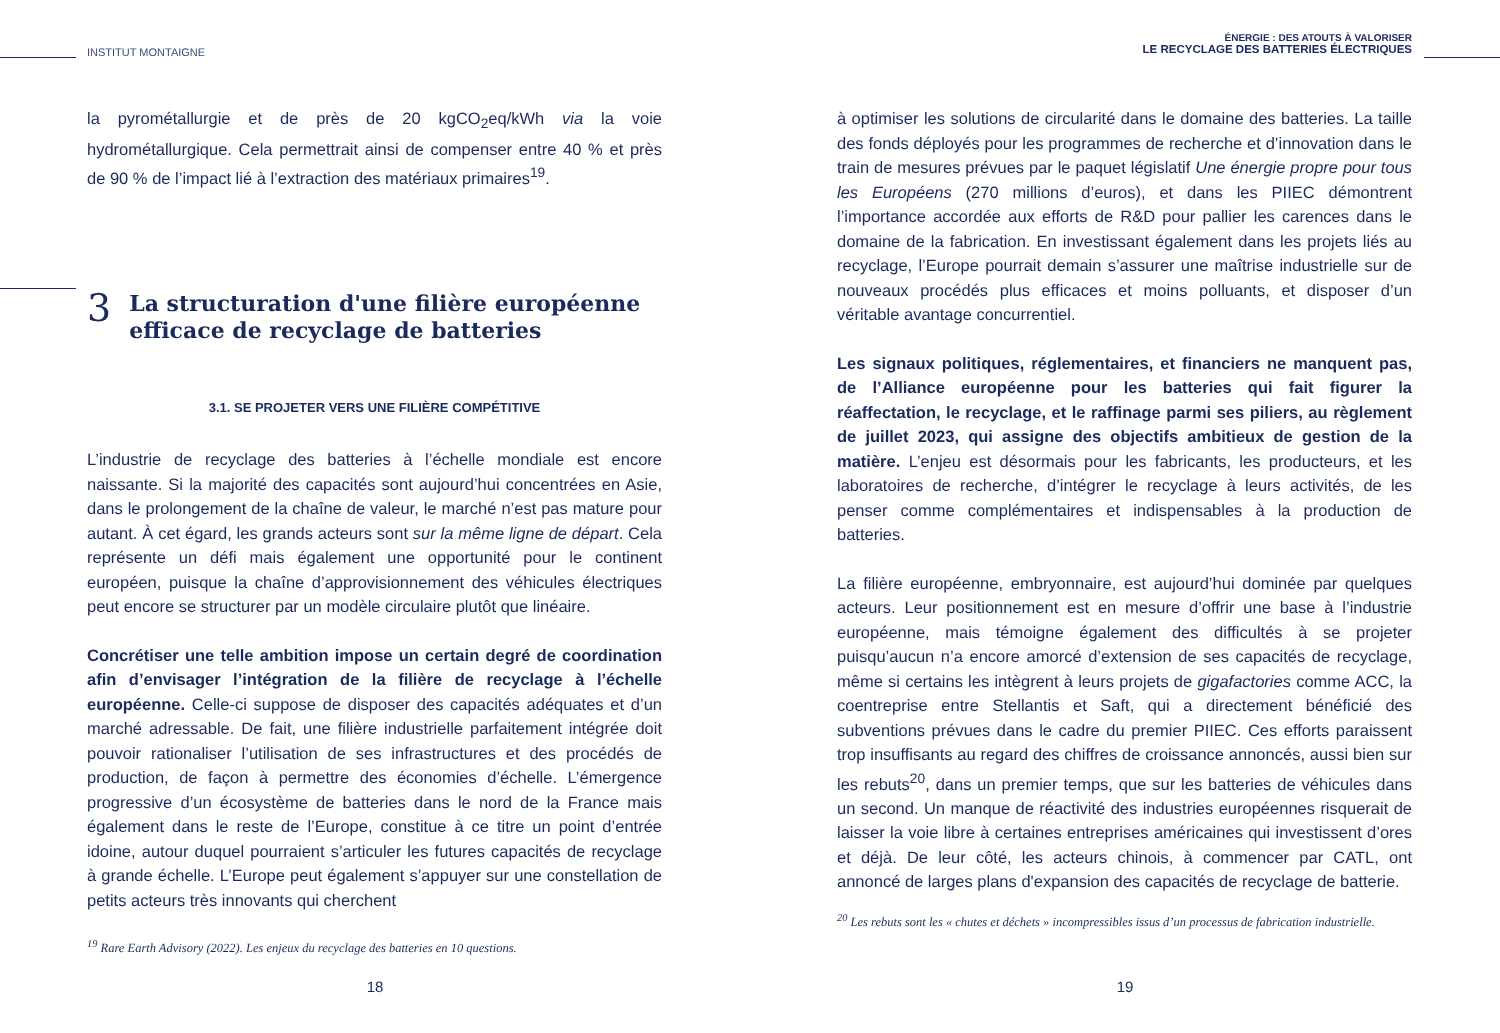INSTITUT MONTAIGNE
la pyrométallurgie et de près de 20 kgCO<sub>2</sub>eq/kWh via la voie hydrométallurgique. Cela permettrait ainsi de compenser entre 40 % et près de 90 % de l’impact lié à l’extraction des matériaux primaires<sup>19</sup>.
3 La structuration d'une filière européenne efficace de recyclage de batteries
3.1. SE PROJETER VERS UNE FILIÈRE COMPÉTITIVE
L’industrie de recyclage des batteries à l’échelle mondiale est encore naissante. Si la majorité des capacités sont aujourd’hui concentrées en Asie, dans le prolongement de la chaîne de valeur, le marché n’est pas mature pour autant. À cet égard, les grands acteurs sont sur la même ligne de départ. Cela représente un défi mais également une opportunité pour le continent européen, puisque la chaîne d’approvisionnement des véhicules électriques peut encore se structurer par un modèle circulaire plutôt que linéaire.
Concrétiser une telle ambition impose un certain degré de coordination afin d’envisager l’intégration de la filière de recyclage à l’échelle européenne. Celle-ci suppose de disposer des capacités adéquates et d’un marché adressable. De fait, une filière industrielle parfaitement intégrée doit pouvoir rationaliser l’utilisation de ses infrastructures et des procédés de production, de façon à permettre des économies d’échelle. L’émergence progressive d’un écosystème de batteries dans le nord de la France mais également dans le reste de l’Europe, constitue à ce titre un point d’entrée idoine, autour duquel pourraient s’articuler les futures capacités de recyclage à grande échelle. L’Europe peut également s’appuyer sur une constellation de petits acteurs très innovants qui cherchent
<sup>19</sup> Rare Earth Advisory (2022). Les enjeux du recyclage des batteries en 10 questions.
18
ÉNERGIE : DES ATOUTS À VALORISER
LE RECYCLAGE DES BATTERIES ÉLECTRIQUES
à optimiser les solutions de circularité dans le domaine des batteries. La taille des fonds déployés pour les programmes de recherche et d’innovation dans le train de mesures prévues par le paquet législatif Une énergie propre pour tous les Européens (270 millions d’euros), et dans les PIIEC démontrent l’importance accordée aux efforts de R&D pour pallier les carences dans le domaine de la fabrication. En investissant également dans les projets liés au recyclage, l’Europe pourrait demain s’assurer une maîtrise industrielle sur de nouveaux procédés plus efficaces et moins polluants, et disposer d’un véritable avantage concurrentiel.
Les signaux politiques, réglementaires, et financiers ne manquent pas, de l’Alliance européenne pour les batteries qui fait figurer la réaffectation, le recyclage, et le raffinage parmi ses piliers, au règlement de juillet 2023, qui assigne des objectifs ambitieux de gestion de la matière. L’enjeu est désormais pour les fabricants, les producteurs, et les laboratoires de recherche, d’intégrer le recyclage à leurs activités, de les penser comme complémentaires et indispensables à la production de batteries.
La filière européenne, embryonnaire, est aujourd’hui dominée par quelques acteurs. Leur positionnement est en mesure d’offrir une base à l’industrie européenne, mais témoigne également des difficultés à se projeter puisqu’aucun n’a encore amorcé d’extension de ses capacités de recyclage, même si certains les intègrent à leurs projets de gigafactories comme ACC, la coentreprise entre Stellantis et Saft, qui a directement bénéficié des subventions prévues dans le cadre du premier PIIEC. Ces efforts paraissent trop insuffisants au regard des chiffres de croissance annoncés, aussi bien sur les rebuts<sup>20</sup>, dans un premier temps, que sur les batteries de véhicules dans un second. Un manque de réactivité des industries européennes risquerait de laisser la voie libre à certaines entreprises américaines qui investissent d’ores et déjà. De leur côté, les acteurs chinois, à commencer par CATL, ont annoncé de larges plans d'expansion des capacités de recyclage de batterie.
<sup>20</sup> Les rebuts sont les « chutes et déchets » incompressibles issus d’un processus de fabrication industrielle.
19